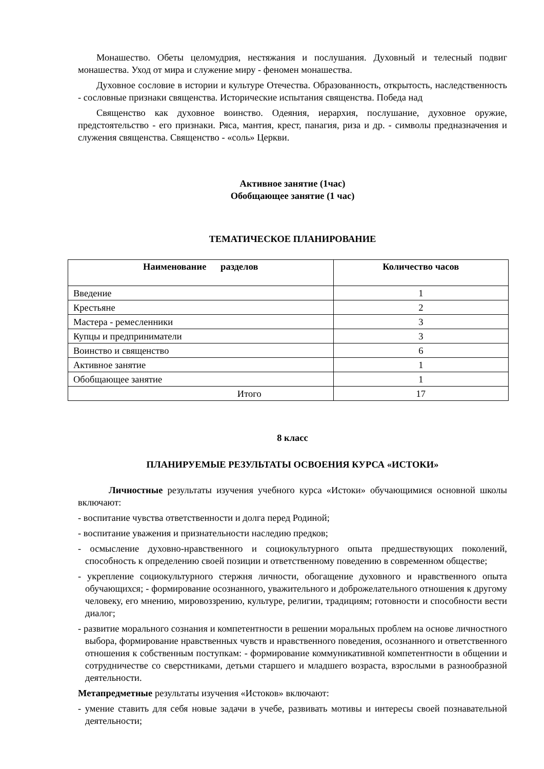Монашество. Обеты целомудрия, нестяжания и послушания. Духовный и телесный подвиг монашества. Уход от мира и служение миру - феномен монашества.
Духовное сословие в истории и культуре Отечества. Образованность, открытость, наследственность - сословные признаки священства. Исторические испытания священства. Победа над
Священство как духовное воинство. Одеяния, иерархия, послушание, духовное оружие, предстоятельство - его признаки. Ряса, мантия, крест, панагия, риза и др. - символы предназначения и служения священства. Священство - «соль» Церкви.
Активное занятие (1час)
Обобщающее занятие (1 час)
ТЕМАТИЧЕСКОЕ ПЛАНИРОВАНИЕ
| Наименование разделов | Количество часов |
| --- | --- |
| Введение | 1 |
| Крестьяне | 2 |
| Мастера - ремесленники | 3 |
| Купцы и предприниматели | 3 |
| Воинство и священство | 6 |
| Активное занятие | 1 |
| Обобщающее занятие | 1 |
| Итого | 17 |
8 класс
ПЛАНИРУЕМЫЕ РЕЗУЛЬТАТЫ ОСВОЕНИЯ КУРСА «ИСТОКИ»
Личностные результаты изучения учебного курса «Истоки» обучающимися основной школы включают:
- воспитание чувства ответственности и долга перед Родиной;
- воспитание уважения и признательности наследию предков;
- осмысление духовно-нравственного и социокультурного опыта предшествующих поколений, способность к определению своей позиции и ответственному поведению в современном обществе;
- укрепление социокультурного стержня личности, обогащение духовного и нравственного опыта обучающихся; - формирование осознанного, уважительного и доброжелательного отношения к другому человеку, его мнению, мировоззрению, культуре, религии, традициям; готовности и способности вести диалог;
- развитие морального сознания и компетентности в решении моральных проблем на основе личностного выбора, формирование нравственных чувств и нравственного поведения, осознанного и ответственного отношения к собственным поступкам: - формирование коммуникативной компетентности в общении и сотрудничестве со сверстниками, детьми старшего и младшего возраста, взрослыми в разнообразной деятельности.
Метапредметные результаты изучения «Истоков» включают:
- умение ставить для себя новые задачи в учебе, развивать мотивы и интересы своей познавательной деятельности;